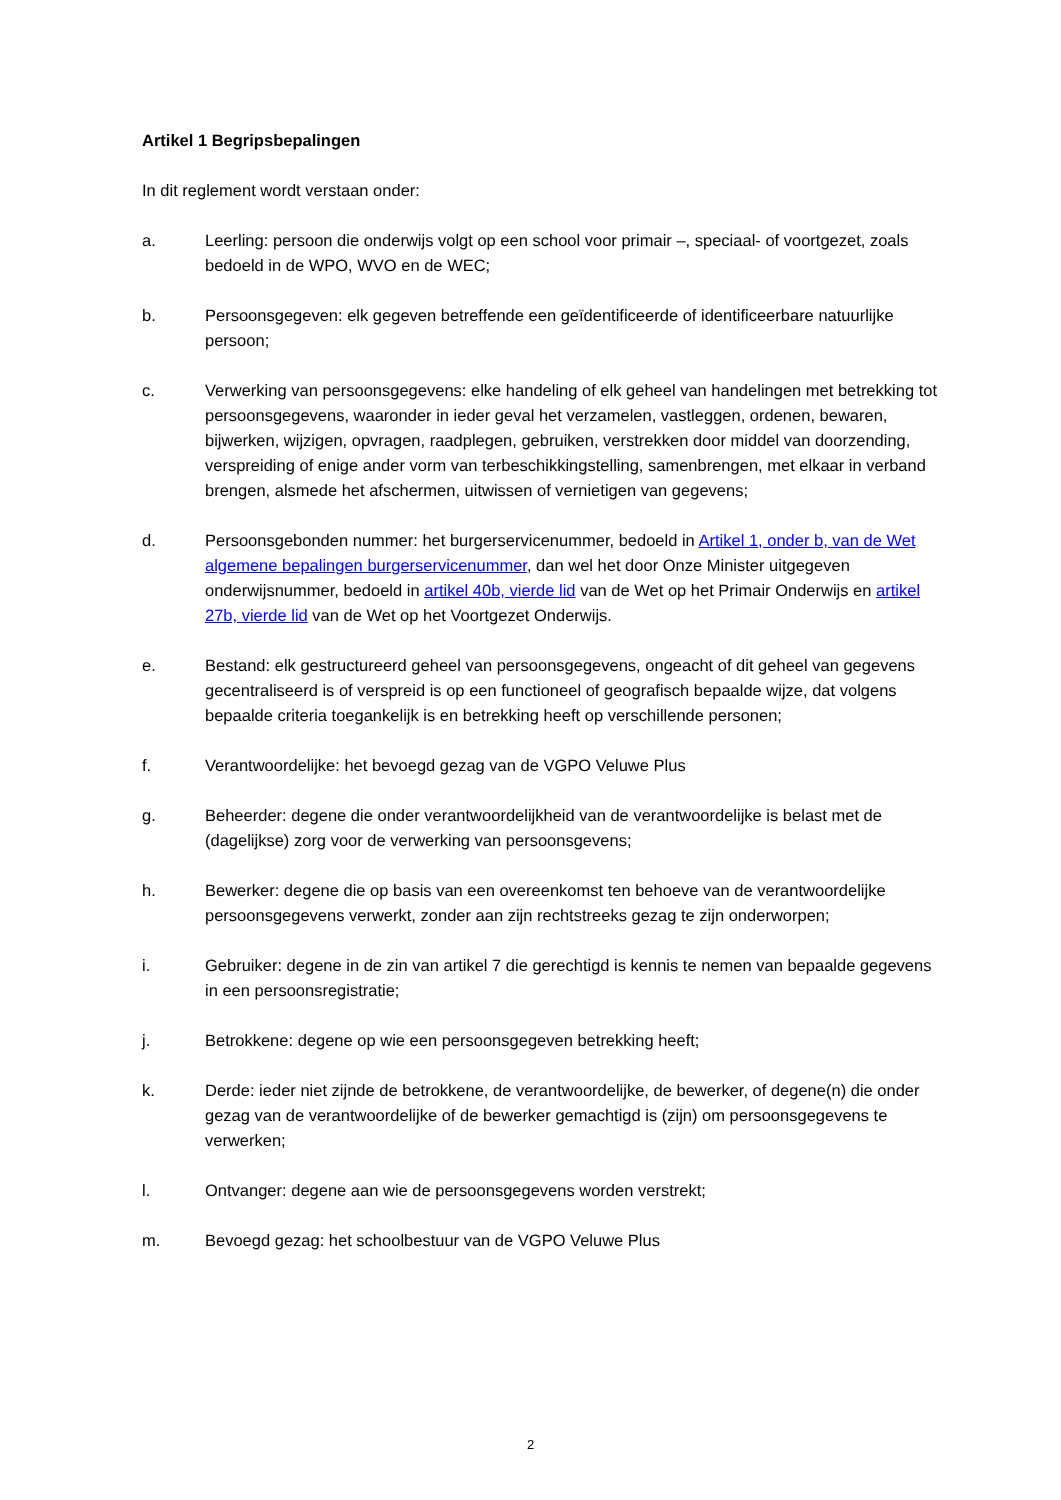Artikel 1 Begripsbepalingen
In dit reglement wordt verstaan onder:
a. Leerling: persoon die onderwijs volgt op een school voor primair –, speciaal- of voortgezet, zoals bedoeld in de WPO, WVO en de WEC;
b. Persoonsgegeven: elk gegeven betreffende een geïdentificeerde of identificeerbare natuurlijke persoon;
c. Verwerking van persoonsgegevens: elke handeling of elk geheel van handelingen met betrekking tot persoonsgegevens, waaronder in ieder geval het verzamelen, vastleggen, ordenen, bewaren, bijwerken, wijzigen, opvragen, raadplegen, gebruiken, verstrekken door middel van doorzending, verspreiding of enige ander vorm van terbeschikkingstelling, samenbrengen, met elkaar in verband brengen, alsmede het afschermen, uitwissen of vernietigen van gegevens;
d. Persoonsgebonden nummer: het burgerservicenummer, bedoeld in Artikel 1, onder b, van de Wet algemene bepalingen burgerservicenummer, dan wel het door Onze Minister uitgegeven onderwijsnummer, bedoeld in artikel 40b, vierde lid van de Wet op het Primair Onderwijs en artikel 27b, vierde lid van de Wet op het Voortgezet Onderwijs.
e. Bestand: elk gestructureerd geheel van persoonsgegevens, ongeacht of dit geheel van gegevens gecentraliseerd is of verspreid is op een functioneel of geografisch bepaalde wijze, dat volgens bepaalde criteria toegankelijk is en betrekking heeft op verschillende personen;
f. Verantwoordelijke: het bevoegd gezag van de VGPO Veluwe Plus
g. Beheerder: degene die onder verantwoordelijkheid van de verantwoordelijke is belast met de (dagelijkse) zorg voor de verwerking van persoonsgevens;
h. Bewerker: degene die op basis van een overeenkomst ten behoeve van de verantwoordelijke persoonsgegevens verwerkt, zonder aan zijn rechtstreeks gezag te zijn onderworpen;
i. Gebruiker: degene in de zin van artikel 7 die gerechtigd is kennis te nemen van bepaalde gegevens in een persoonsregistratie;
j. Betrokkene: degene op wie een persoonsgegeven betrekking heeft;
k. Derde: ieder niet zijnde de betrokkene, de verantwoordelijke, de bewerker, of degene(n) die onder gezag van de verantwoordelijke of de bewerker gemachtigd is (zijn) om persoonsgegevens te verwerken;
l. Ontvanger: degene aan wie de persoonsgegevens worden verstrekt;
m. Bevoegd gezag: het schoolbestuur van de VGPO Veluwe Plus
2